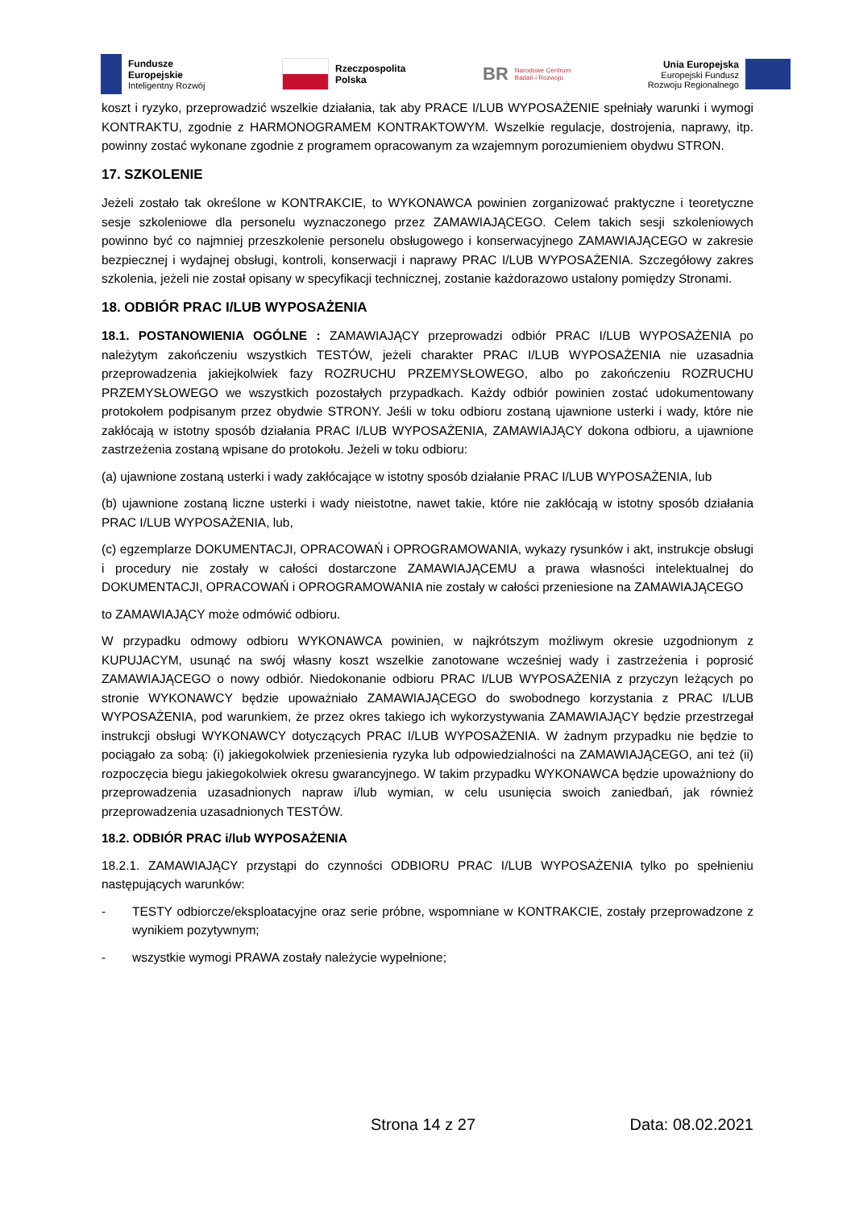Fundusze
Europejskie
Inteligentny Rozwój
Rzeczpospolita
Polska
BR Narodowe Centrum
Badań i Rozwoju
Unia Europejska
Europejski Fundusz
Rozwoju Regionalnego
koszt i ryzyko, przeprowadzić wszelkie działania, tak aby PRACE I/LUB WYPOSAŻENIE spełniały warunki i wymogi KONTRAKTU, zgodnie z HARMONOGRAMEM KONTRAKTOWYM. Wszelkie regulacje, dostrojenia, naprawy, itp. powinny zostać wykonane zgodnie z programem opracowanym za wzajemnym porozumieniem obydwu STRON.
17. SZKOLENIE
Jeżeli zostało tak określone w KONTRAKCIE, to WYKONAWCA powinien zorganizować praktyczne i teoretyczne sesje szkoleniowe dla personelu wyznaczonego przez ZAMAWIAJĄCEGO. Celem takich sesji szkoleniowych powinno być co najmniej przeszkolenie personelu obsługowego i konserwacyjnego ZAMAWIAJĄCEGO w zakresie bezpiecznej i wydajnej obsługi, kontroli, konserwacji i naprawy PRAC I/LUB WYPOSAŻENIA. Szczegółowy zakres szkolenia, jeżeli nie został opisany w specyfikacji technicznej, zostanie każdorazowo ustalony pomiędzy Stronami.
18. ODBIÓR PRAC I/LUB WYPOSAŻENIA
18.1. POSTANOWIENIA OGÓLNE : ZAMAWIAJĄCY przeprowadzi odbiór PRAC I/LUB WYPOSAŻENIA po należytym zakończeniu wszystkich TESTÓW, jeżeli charakter PRAC I/LUB WYPOSAŻENIA nie uzasadnia przeprowadzenia jakiejkolwiek fazy ROZRUCHU PRZEMYSŁOWEGO, albo po zakończeniu ROZRUCHU PRZEMYSŁOWEGO we wszystkich pozostałych przypadkach. Każdy odbiór powinien zostać udokumentowany protokołem podpisanym przez obydwie STRONY. Jeśli w toku odbioru zostaną ujawnione usterki i wady, które nie zakłócają w istotny sposób działania PRAC I/LUB WYPOSAŻENIA, ZAMAWIAJĄCY dokona odbioru, a ujawnione zastrzeżenia zostaną wpisane do protokołu. Jeżeli w toku odbioru:
(a) ujawnione zostaną usterki i wady zakłócające w istotny sposób działanie PRAC I/LUB WYPOSAŻENIA, lub
(b) ujawnione zostaną liczne usterki i wady nieistotne, nawet takie, które nie zakłócają w istotny sposób działania PRAC I/LUB WYPOSAŻENIA, lub,
(c) egzemplarze DOKUMENTACJI, OPRACOWAŃ i OPROGRAMOWANIA, wykazy rysunków i akt, instrukcje obsługi i procedury nie zostały w całości dostarczone ZAMAWIAJĄCEMU a prawa własności intelektualnej do DOKUMENTACJI, OPRACOWAŃ i OPROGRAMOWANIA nie zostały w całości przeniesione na ZAMAWIAJĄCEGO
to ZAMAWIAJĄCY może odmówić odbioru.
W przypadku odmowy odbioru WYKONAWCA powinien, w najkrótszym możliwym okresie uzgodnionym z KUPUJACYM, usunąć na swój własny koszt wszelkie zanotowane wcześniej wady i zastrzeżenia i poprosić ZAMAWIAJĄCEGO o nowy odbiór. Niedokonanie odbioru PRAC I/LUB WYPOSAŻENIA z przyczyn leżących po stronie WYKONAWCY będzie upoważniało ZAMAWIAJĄCEGO do swobodnego korzystania z PRAC I/LUB WYPOSAŻENIA, pod warunkiem, że przez okres takiego ich wykorzystywania ZAMAWIAJĄCY będzie przestrzegał instrukcji obsługi WYKONAWCY dotyczących PRAC I/LUB WYPOSAŻENIA. W żadnym przypadku nie będzie to pociągało za sobą: (i) jakiegokolwiek przeniesienia ryzyka lub odpowiedzialności na ZAMAWIAJĄCEGO, ani też (ii) rozpoczęcia biegu jakiegokolwiek okresu gwarancyjnego. W takim przypadku WYKONAWCA będzie upoważniony do przeprowadzenia uzasadnionych napraw i/lub wymian, w celu usunięcia swoich zaniedbań, jak również przeprowadzenia uzasadnionych TESTÓW.
18.2. ODBIÓR PRAC i/lub WYPOSAŻENIA
18.2.1. ZAMAWIAJĄCY przystąpi do czynności ODBIORU PRAC I/LUB WYPOSAŻENIA tylko po spełnieniu następujących warunków:
- TESTY odbiorcze/eksploatacyjne oraz serie próbne, wspomniane w KONTRAKCIE, zostały przeprowadzone z wynikiem pozytywnym;
- wszystkie wymogi PRAWA zostały należycie wypełnione;
Strona 14 z 27 Data: 08.02.2021